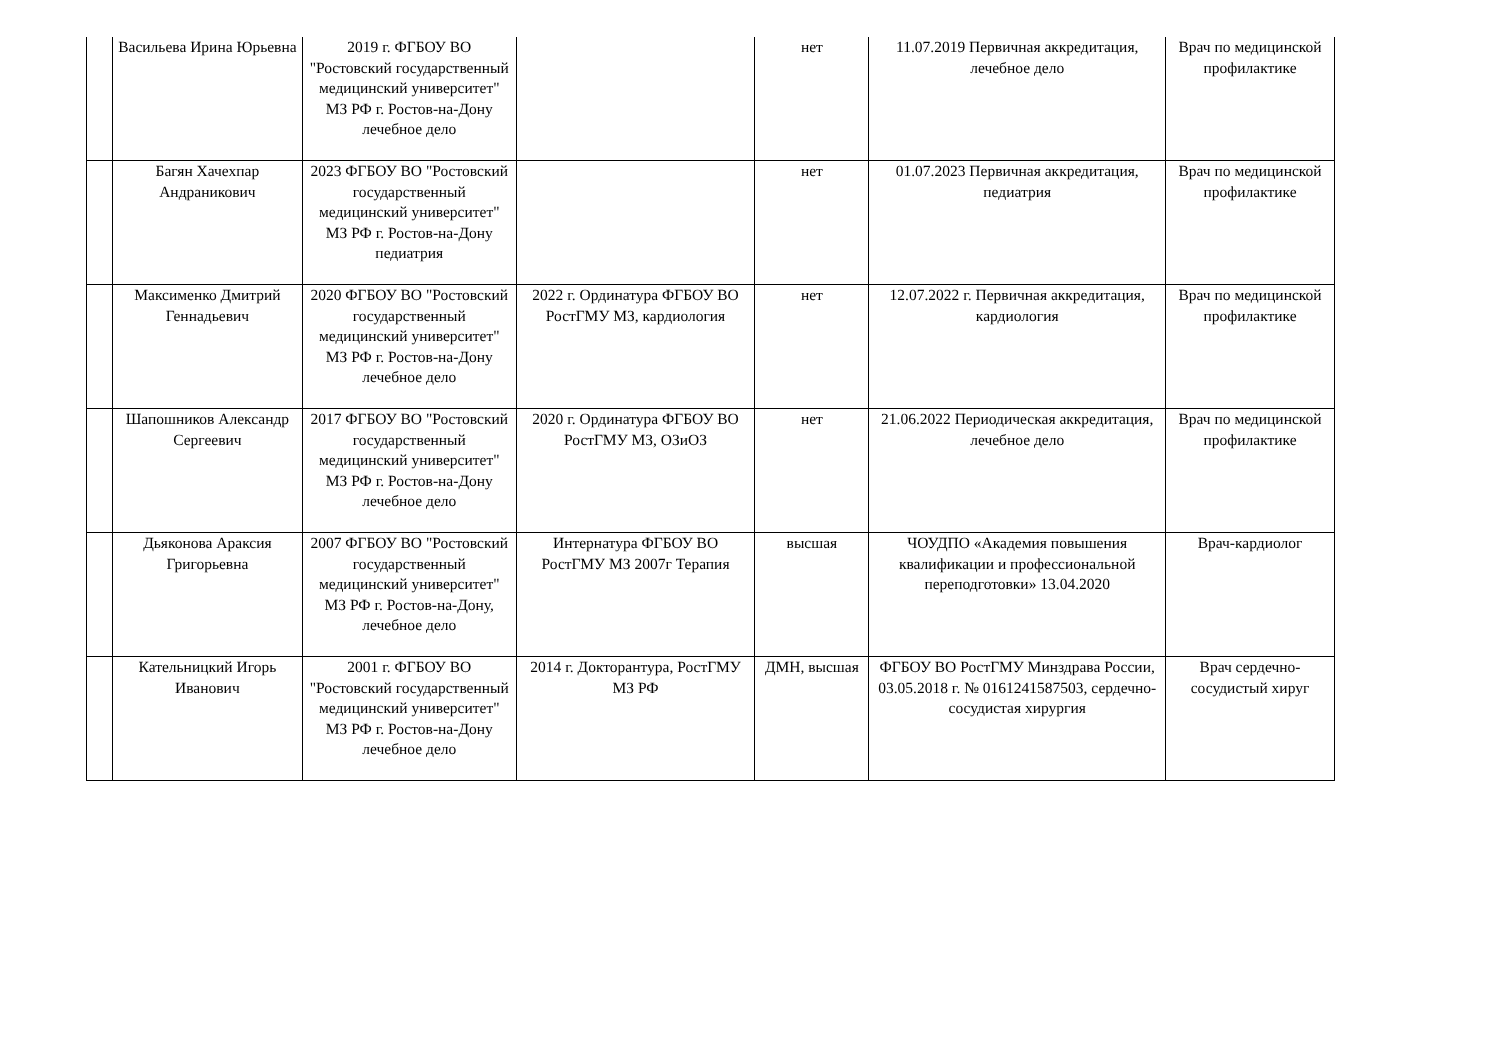| | Васильева Ирина Юрьевна | 2019 г. ФГБОУ ВО "Ростовский государственный медицинский университет" МЗ РФ г. Ростов-на-Дону лечебное дело | | нет | 11.07.2019 Первичная аккредитация, лечебное дело | Врач по медицинской профилактике |
| | Багян Хачехпар Андраникович | 2023 ФГБОУ ВО "Ростовский государственный медицинский университет" МЗ РФ г. Ростов-на-Дону педиатрия | | нет | 01.07.2023 Первичная аккредитация, педиатрия | Врач по медицинской профилактике |
| | Максименко Дмитрий Геннадьевич | 2020 ФГБОУ ВО "Ростовский государственный медицинский университет" МЗ РФ г. Ростов-на-Дону лечебное дело | 2022 г. Ординатура ФГБОУ ВО РостГМУ МЗ, кардиология | нет | 12.07.2022 г. Первичная аккредитация, кардиология | Врач по медицинской профилактике |
| | Шапошников Александр Сергеевич | 2017 ФГБОУ ВО "Ростовский государственный медицинский университет" МЗ РФ г. Ростов-на-Дону лечебное дело | 2020 г. Ординатура ФГБОУ ВО РостГМУ МЗ, ОЗиОЗ | нет | 21.06.2022 Периодическая аккредитация, лечебное дело | Врач по медицинской профилактике |
| | Дьяконова Араксия Григорьевна | 2007 ФГБОУ ВО "Ростовский государственный медицинский университет" МЗ РФ г. Ростов-на-Дону, лечебное дело | Интернатура ФГБОУ ВО РостГМУ МЗ 2007г Терапия | высшая | ЧОУДПО «Академия повышения квалификации и профессиональной переподготовки» 13.04.2020 | Врач-кардиолог |
| | Кательницкий Игорь Иванович | 2001 г. ФГБОУ ВО "Ростовский государственный медицинский университет" МЗ РФ г. Ростов-на-Дону лечебное дело | 2014 г. Докторантура, РостГМУ МЗ РФ | ДМН, высшая | ФГБОУ ВО РостГМУ Минздрава России, 03.05.2018 г. № 0161241587503, сердечно-сосудистая хирургия | Врач сердечно-сосудистый хируг |